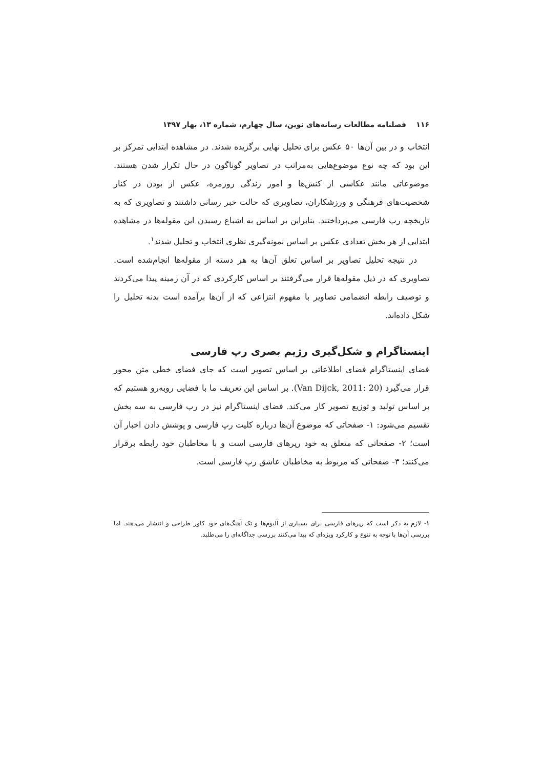۱۱۶ فصلنامه مطالعات رسانه‌های نوین، سال چهارم، شماره ۱۳، بهار ۱۳۹۷
انتخاب و در بین آن‌ها ۵۰ عکس برای تحلیل نهایی برگزیده شدند. در مشاهده ابتدایی تمرکز بر این بود که چه نوع موضوع‌هایی به‌مراتب در تصاویر گوناگون در حال تکرار شدن هستند. موضوعاتی مانند عکاسی از کنش‌ها و امور زندگی روزمره، عکس از بودن در کنار شخصیت‌های فرهنگی و ورزشکاران، تصاویری که حالت خبر رسانی داشتند و تصاویری که به تاریخچه رپ فارسی می‌پرداختند. بنابراین بر اساس به اشباع رسیدن این مقوله‌ها در مشاهده ابتدایی از هر بخش تعدادی عکس بر اساس نمونه‌گیری نظری انتخاب و تحلیل شدند<sup>۱</sup>.
در نتیجه تحلیل تصاویر بر اساس تعلق آن‌ها به هر دسته از مقوله‌ها انجام‌شده است. تصاویری که در ذیل مقوله‌ها قرار می‌گرفتند بر اساس کارکردی که در آن زمینه پیدا می‌کردند و توصیف رابطه انضمامی تصاویر با مفهوم انتزاعی که از آن‌ها برآمده است بدنه تحلیل را شکل داده‌اند.
اینستاگرام و شکل‌گیری رژیم بصری رپ فارسی
فضای اینستاگرام فضای اطلاعاتی بر اساس تصویر است که جای فضای خطی متن محور قرار می‌گیرد (Van Dijck, 2011: 20). بر اساس این تعریف ما با فضایی روبه‌رو هستیم که بر اساس تولید و توزیع تصویر کار می‌کند. فضای اینستاگرام نیز در رپ فارسی به سه بخش تقسیم می‌شود: ۱- صفحاتی که موضوع آن‌ها درباره کلیت رپ فارسی و پوشش دادن اخبار آن است؛ ۲- صفحاتی که متعلق به خود رپرهای فارسی است و با مخاطبان خود رابطه برقرار می‌کنند؛ ۳- صفحاتی که مربوط به مخاطبان عاشق رپ فارسی است.
۱- لازم به ذکر است که رپرهای فارسی برای بسیاری از آلبوم‌ها و تک آهنگ‌های خود کاور طراحی و انتشار می‌دهند. اما بررسی آن‌ها با توجه به تنوع و کارکرد ویژه‌ای که پیدا می‌کنند بررسی جداگانه‌ای را می‌طلبد.